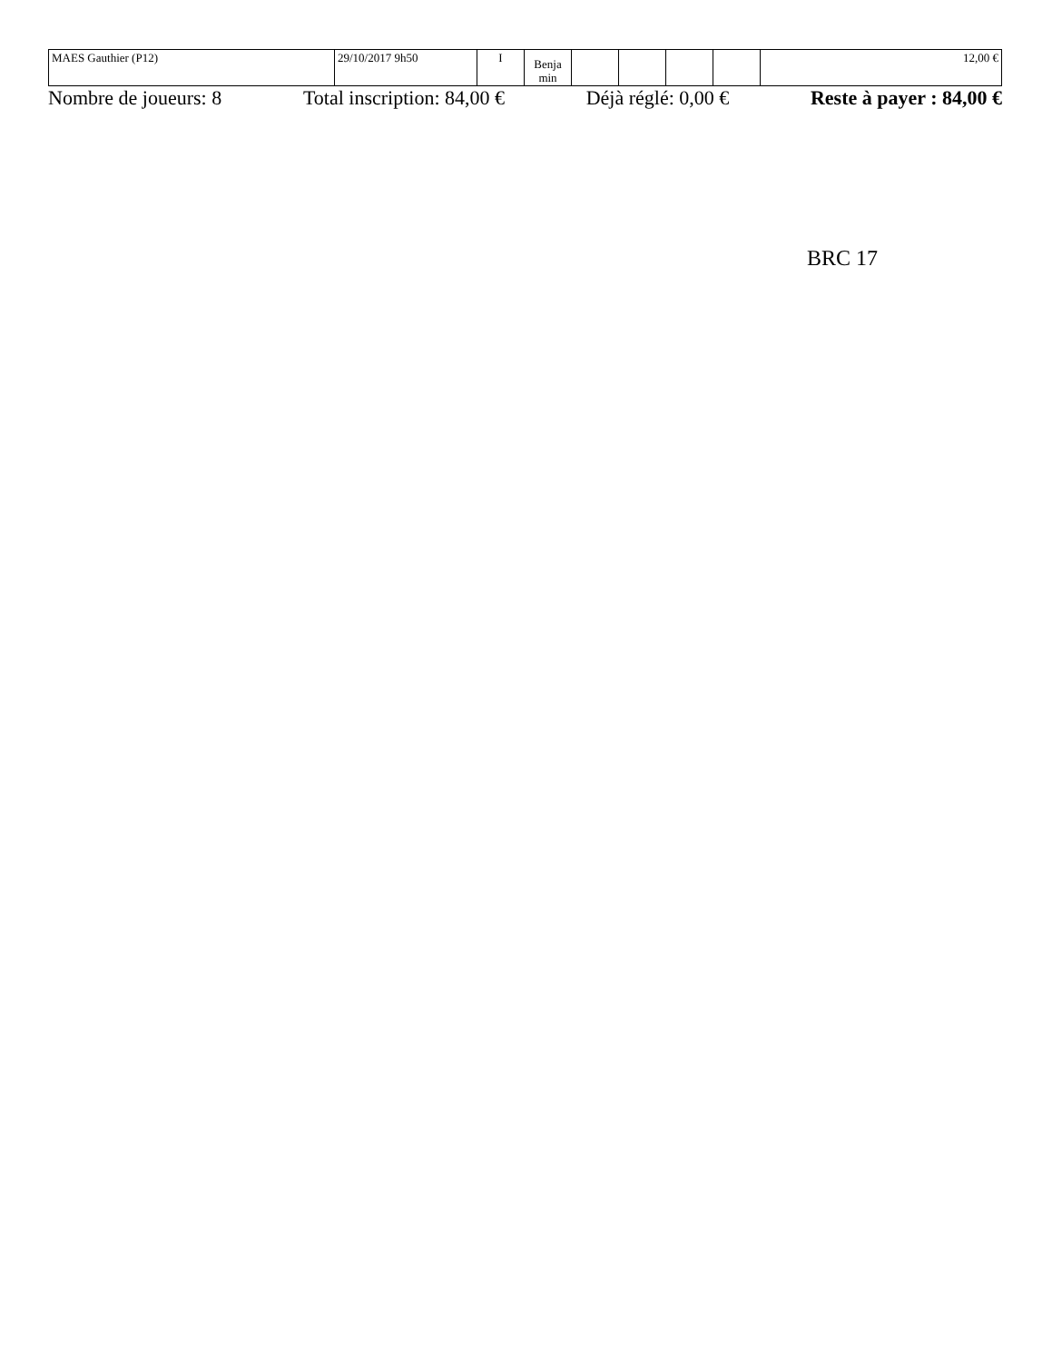| MAES Gauthier (P12) | 29/10/2017 9h50 | I | Benja min | | | | | 12,00 € |
Nombre de joueurs: 8 Total inscription: 84,00 € Déjà réglé: 0,00 € Reste à payer : 84,00 €
BRC 17